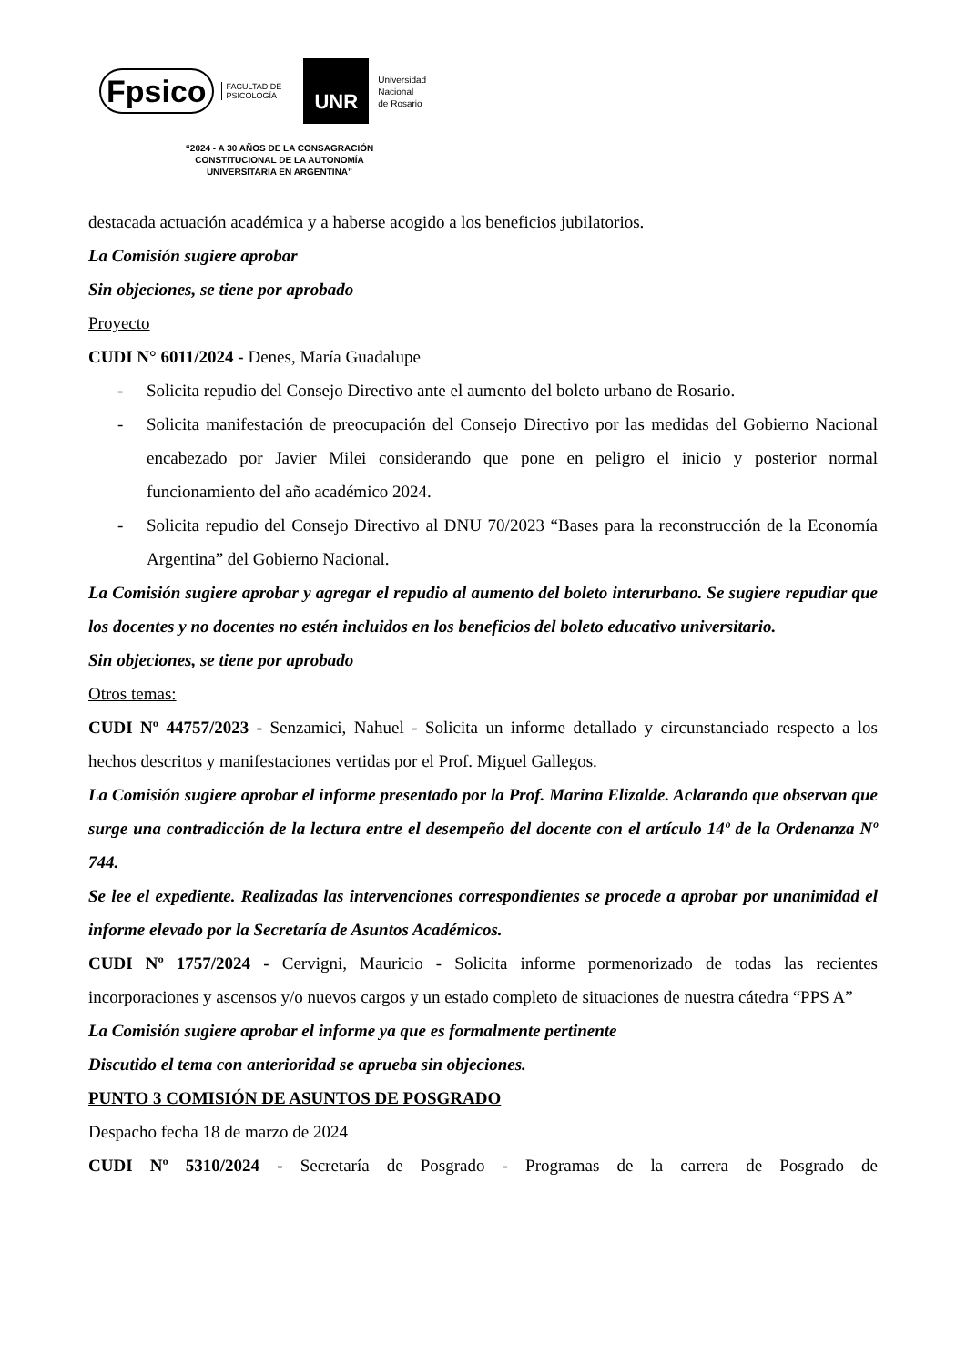Fpsico FACULTAD DE
PSICOLOGÍA
UNR
Universidad
Nacional
de Rosario
“2024 - A 30 AÑOS DE LA CONSAGRACIÓN
CONSTITUCIONAL DE LA AUTONOMÍA
UNIVERSITARIA EN ARGENTINA”
destacada actuación académica y a haberse acogido a los beneficios jubilatorios.
La Comisión sugiere aprobar
Sin objeciones, se tiene por aprobado
Proyecto
CUDI N° 6011/2024 - Denes, María Guadalupe
- Solicita repudio del Consejo Directivo ante el aumento del boleto urbano de Rosario.
- Solicita manifestación de preocupación del Consejo Directivo por las medidas del Gobierno Nacional encabezado por Javier Milei considerando que pone en peligro el inicio y posterior normal funcionamiento del año académico 2024.
- Solicita repudio del Consejo Directivo al DNU 70/2023 “Bases para la reconstrucción de la Economía Argentina” del Gobierno Nacional.
La Comisión sugiere aprobar y agregar el repudio al aumento del boleto interurbano. Se sugiere repudiar que los docentes y no docentes no estén incluidos en los beneficios del boleto educativo universitario.
Sin objeciones, se tiene por aprobado
Otros temas:
CUDI Nº 44757/2023 - Senzamici, Nahuel - Solicita un informe detallado y circunstanciado respecto a los hechos descritos y manifestaciones vertidas por el Prof. Miguel Gallegos.
La Comisión sugiere aprobar el informe presentado por la Prof. Marina Elizalde. Aclarando que observan que surge una contradicción de la lectura entre el desempeño del docente con el artículo 14º de la Ordenanza Nº 744.
Se lee el expediente. Realizadas las intervenciones correspondientes se procede a aprobar por unanimidad el informe elevado por la Secretaría de Asuntos Académicos.
CUDI Nº 1757/2024 - Cervigni, Mauricio - Solicita informe pormenorizado de todas las recientes incorporaciones y ascensos y/o nuevos cargos y un estado completo de situaciones de nuestra cátedra “PPS A”
La Comisión sugiere aprobar el informe ya que es formalmente pertinente
Discutido el tema con anterioridad se aprueba sin objeciones.
PUNTO 3 COMISIÓN DE ASUNTOS DE POSGRADO
Despacho fecha 18 de marzo de 2024
CUDI Nº 5310/2024 - Secretaría de Posgrado - Programas de la carrera de Posgrado de